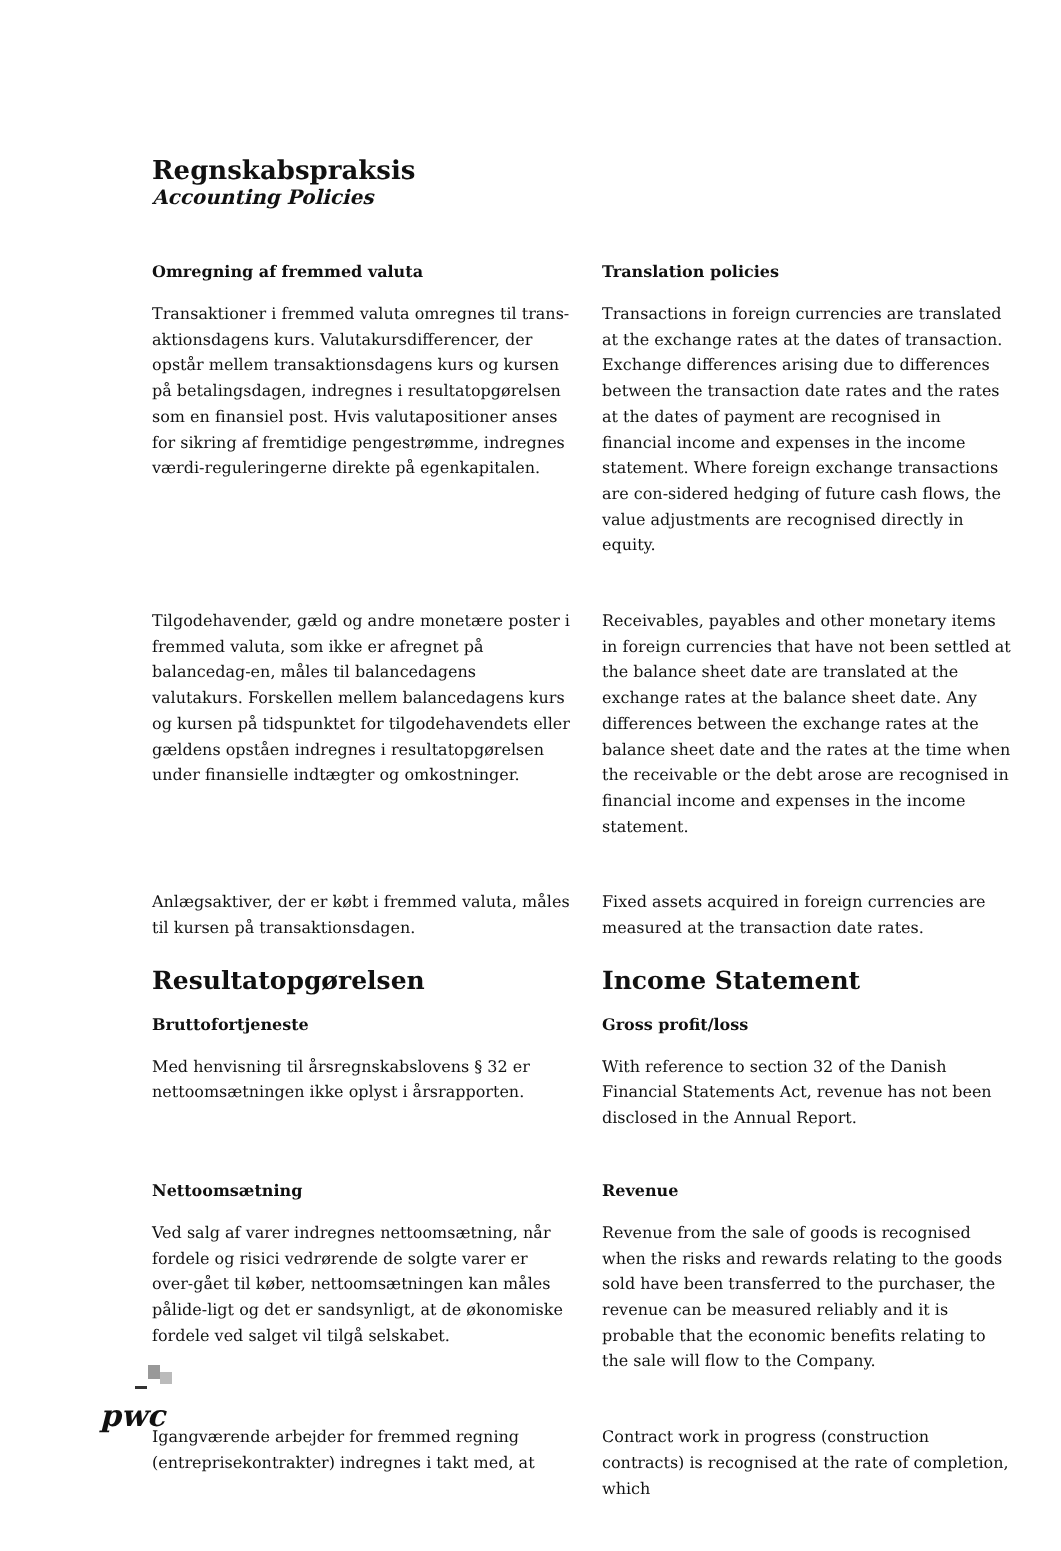Regnskabspraksis
Accounting Policies
Omregning af fremmed valuta
Transaktioner i fremmed valuta omregnes til trans-aktionsdagens kurs. Valutakursdifferencer, der opstår mellem transaktionsdagens kurs og kursen på betalingsdagen, indregnes i resultatopgørelsen som en finansiel post. Hvis valutapositioner anses for sikring af fremtidige pengestrømme, indregnes værdi-reguleringerne direkte på egenkapitalen.
Translation policies
Transactions in foreign currencies are translated at the exchange rates at the dates of transaction. Exchange differences arising due to differences between the transaction date rates and the rates at the dates of payment are recognised in financial income and expenses in the income statement. Where foreign exchange transactions are con-sidered hedging of future cash flows, the value adjustments are recognised directly in equity.
Tilgodehavender, gæld og andre monetære poster i fremmed valuta, som ikke er afregnet på balancedag-en, måles til balancedagens valutakurs. Forskellen mellem balancedagens kurs og kursen på tidspunktet for tilgodehavendets eller gældens opståen indregnes i resultatopgørelsen under finansielle indtægter og omkostninger.
Receivables, payables and other monetary items in foreign currencies that have not been settled at the balance sheet date are translated at the exchange rates at the balance sheet date. Any differences between the exchange rates at the balance sheet date and the rates at the time when the receivable or the debt arose are recognised in financial income and expenses in the income statement.
Anlægsaktiver, der er købt i fremmed valuta, måles til kursen på transaktionsdagen.
Fixed assets acquired in foreign currencies are measured at the transaction date rates.
Resultatopgørelsen
Bruttofortjeneste
Med henvisning til årsregnskabslovens § 32 er nettoomsætningen ikke oplyst i årsrapporten.
Income Statement
Gross profit/loss
With reference to section 32 of the Danish Financial Statements Act, revenue has not been disclosed in the Annual Report.
Nettoomsætning
Ved salg af varer indregnes nettoomsætning, når fordele og risici vedrørende de solgte varer er over-gået til køber, nettoomsætningen kan måles pålide-ligt og det er sandsynligt, at de økonomiske fordele ved salget vil tilgå selskabet.
Revenue
Revenue from the sale of goods is recognised when the risks and rewards relating to the goods sold have been transferred to the purchaser, the revenue can be measured reliably and it is probable that the economic benefits relating to the sale will flow to the Company.
Igangværende arbejder for fremmed regning (entreprisekontrakter) indregnes i takt med, at
Contract work in progress (construction contracts) is recognised at the rate of completion, which
pwc